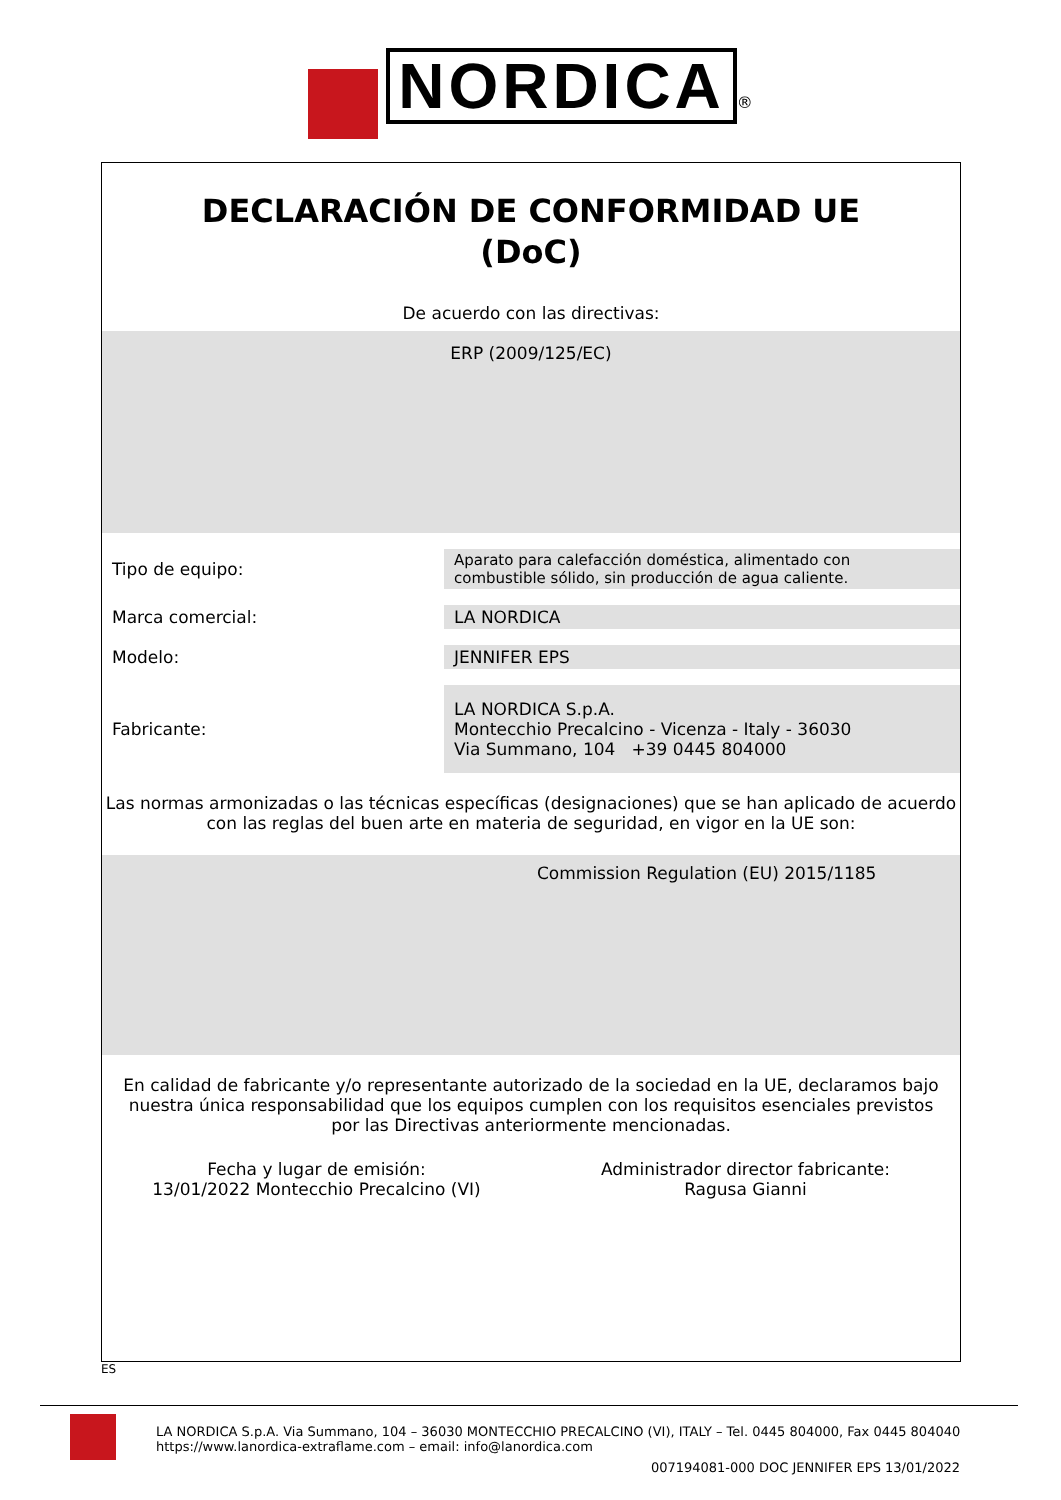NORDICA ®
DECLARACIÓN DE CONFORMIDAD UE
(DoC)
De acuerdo con las directivas:
ERP (2009/125/EC)
| Tipo de equipo: | Aparato para calefacción doméstica, alimentado con combustible sólido, sin producción de agua caliente. |
| Marca comercial: | LA NORDICA |
| Modelo: | JENNIFER EPS |
| Fabricante: | LA NORDICA S.p.A. Montecchio Precalcino - Vicenza - Italy - 36030 Via Summano, 104 +39 0445 804000 |
Las normas armonizadas o las técnicas específicas (designaciones) que se han aplicado de acuerdo con las reglas del buen arte en materia de seguridad, en vigor en la UE son:
Commission Regulation (EU) 2015/1185
En calidad de fabricante y/o representante autorizado de la sociedad en la UE, declaramos bajo nuestra única responsabilidad que los equipos cumplen con los requisitos esenciales previstos por las Directivas anteriormente mencionadas.
Fecha y lugar de emisión:
13/01/2022 Montecchio Precalcino (VI)
Administrador director fabricante:
Ragusa Gianni
ES
LA NORDICA S.p.A. Via Summano, 104 – 36030 MONTECCHIO PRECALCINO (VI), ITALY – Tel. 0445 804000, Fax 0445 804040
https://www.lanordica-extraflame.com – email: info@lanordica.com
007194081-000 DOC JENNIFER EPS 13/01/2022